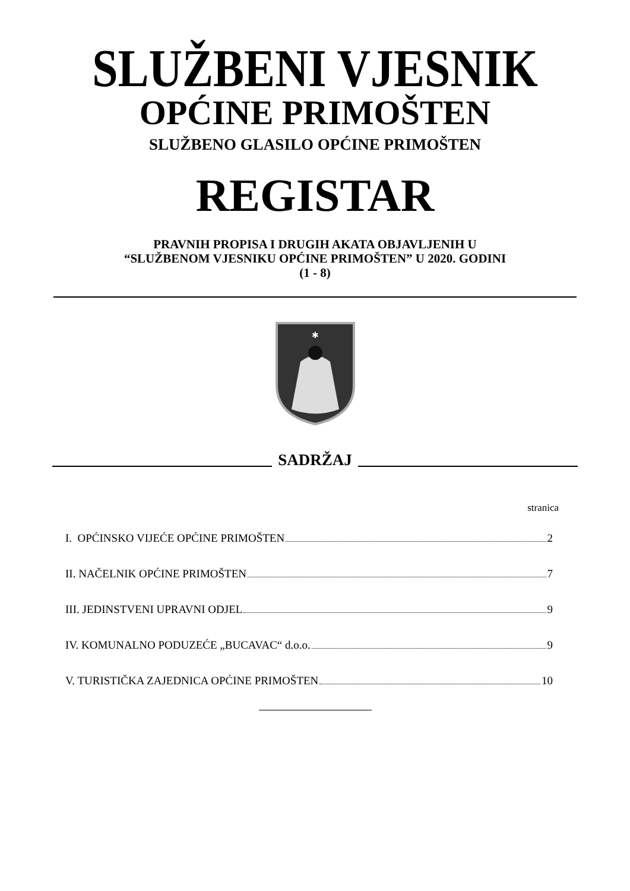SLUŽBENI VJESNIK
OPĆINE PRIMOŠTEN
SLUŽBENO GLASILO OPĆINE PRIMOŠTEN
REGISTAR
PRAVNIH PROPISA I DRUGIH AKATA OBJAVLJENIH U
“SLUŽBENOM VJESNIKU OPĆINE PRIMOŠTEN” U 2020. GODINI
(1 - 8)
✱
SADRŽAJ
stranica
I. OPĆINSKO VIJEĆE OPĆINE PRIMOŠTEN 2
II. NAČELNIK OPĆINE PRIMOŠTEN 7
III. JEDINSTVENI UPRAVNI ODJEL 9
IV. KOMUNALNO PODUZEĆE „BUCAVAC“ d.o.o. 9
V. TURISTIČKA ZAJEDNICA OPĆINE PRIMOŠTEN 10